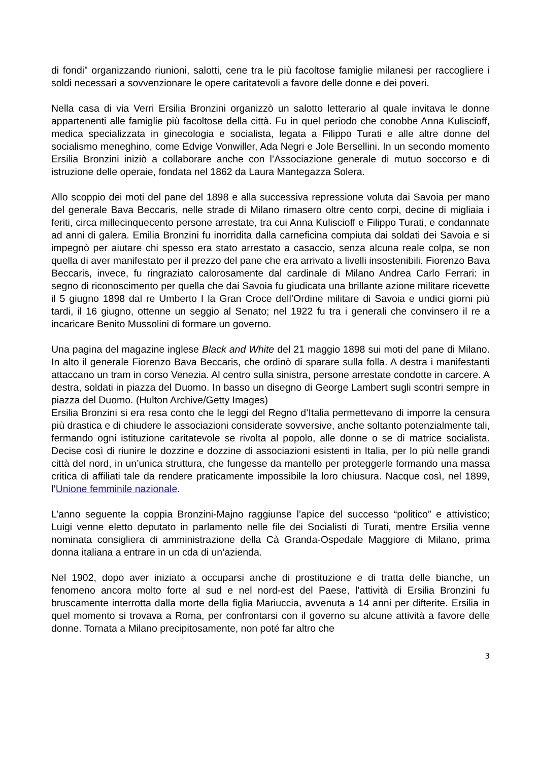di fondi” organizzando riunioni, salotti, cene tra le più facoltose famiglie milanesi per raccogliere i soldi necessari a sovvenzionare le opere caritatevoli a favore delle donne e dei poveri.
Nella casa di via Verri Ersilia Bronzini organizzò un salotto letterario al quale invitava le donne appartenenti alle famiglie più facoltose della città. Fu in quel periodo che conobbe Anna Kuliscioff, medica specializzata in ginecologia e socialista, legata a Filippo Turati e alle altre donne del socialismo meneghino, come Edvige Vonwiller, Ada Negri e Jole Bersellini. In un secondo momento Ersilia Bronzini iniziò a collaborare anche con l’Associazione generale di mutuo soccorso e di istruzione delle operaie, fondata nel 1862 da Laura Mantegazza Solera.
Allo scoppio dei moti del pane del 1898 e alla successiva repressione voluta dai Savoia per mano del generale Bava Beccaris, nelle strade di Milano rimasero oltre cento corpi, decine di migliaia i feriti, circa millecinquecento persone arrestate, tra cui Anna Kuliscioff e Filippo Turati, e condannate ad anni di galera. Emilia Bronzini fu inorridita dalla carneficina compiuta dai soldati dei Savoia e si impegnò per aiutare chi spesso era stato arrestato a casaccio, senza alcuna reale colpa, se non quella di aver manifestato per il prezzo del pane che era arrivato a livelli insostenibili. Fiorenzo Bava Beccaris, invece, fu ringraziato calorosamente dal cardinale di Milano Andrea Carlo Ferrari: in segno di riconoscimento per quella che dai Savoia fu giudicata una brillante azione militare ricevette il 5 giugno 1898 dal re Umberto I la Gran Croce dell’Ordine militare di Savoia e undici giorni più tardi, il 16 giugno, ottenne un seggio al Senato; nel 1922 fu tra i generali che convinsero il re a incaricare Benito Mussolini di formare un governo.
Una pagina del magazine inglese Black and White del 21 maggio 1898 sui moti del pane di Milano. In alto il generale Fiorenzo Bava Beccaris, che ordinò di sparare sulla folla. A destra i manifestanti attaccano un tram in corso Venezia. Al centro sulla sinistra, persone arrestate condotte in carcere. A destra, soldati in piazza del Duomo. In basso un disegno di George Lambert sugli scontri sempre in piazza del Duomo. (Hulton Archive/Getty Images)
Ersilia Bronzini si era resa conto che le leggi del Regno d’Italia permettevano di imporre la censura più drastica e di chiudere le associazioni considerate sovversive, anche soltanto potenzialmente tali, fermando ogni istituzione caritatevole se rivolta al popolo, alle donne o se di matrice socialista. Decise così di riunire le dozzine e dozzine di associazioni esistenti in Italia, per lo più nelle grandi città del nord, in un’unica struttura, che fungesse da mantello per proteggerle formando una massa critica di affiliati tale da rendere praticamente impossibile la loro chiusura. Nacque così, nel 1899, l’Unione femminile nazionale.
L’anno seguente la coppia Bronzini-Majno raggiunse l’apice del successo “politico” e attivistico; Luigi venne eletto deputato in parlamento nelle file dei Socialisti di Turati, mentre Ersilia venne nominata consigliera di amministrazione della Cà Granda-Ospedale Maggiore di Milano, prima donna italiana a entrare in un cda di un’azienda.
Nel 1902, dopo aver iniziato a occuparsi anche di prostituzione e di tratta delle bianche, un fenomeno ancora molto forte al sud e nel nord-est del Paese, l’attività di Ersilia Bronzini fu bruscamente interrotta dalla morte della figlia Mariuccia, avvenuta a 14 anni per difterite. Ersilia in quel momento si trovava a Roma, per confrontarsi con il governo su alcune attività a favore delle donne. Tornata a Milano precipitosamente, non poté far altro che
3